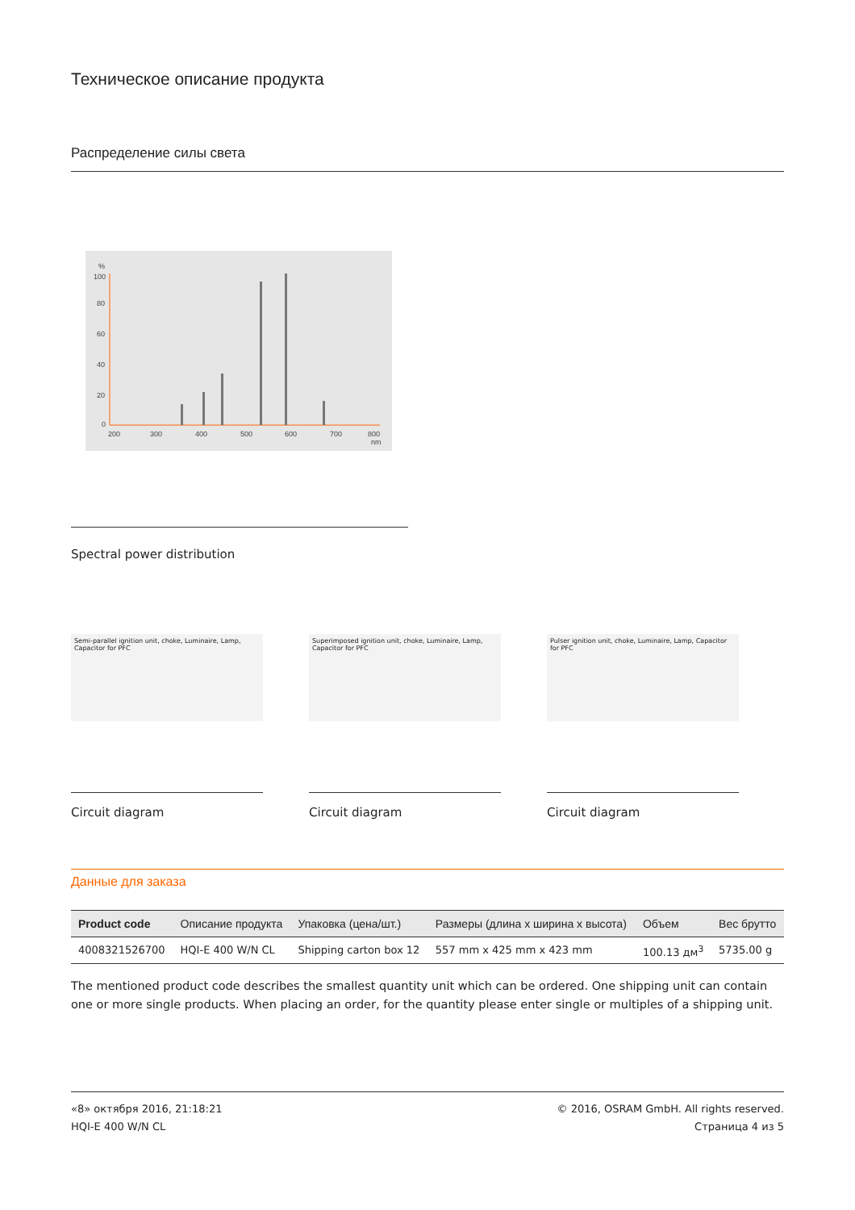Техническое описание продукта
Распределение силы света
%
100
80
60
40
20
0
200
300
400
500
600
700
800
nm
Spectral power distribution
Semi-parallel ignition unit, choke, Luminaire, Lamp, Capacitor for PFC
Circuit diagram
Superimposed ignition unit, choke, Luminaire, Lamp, Capacitor for PFC
Circuit diagram
Pulser ignition unit, choke, Luminaire, Lamp, Capacitor for PFC
Circuit diagram
Данные для заказа
| Product code | Описание продукта | Упаковка (цена/шт.) | Размеры (длина x ширина x высота) | Объем | Вес брутто |
| --- | --- | --- | --- | --- | --- |
| 4008321526700 | HQI-E 400 W/N CL | Shipping carton box 12 | 557 mm x 425 mm x 423 mm | 100.13 дм<sup>3</sup> | 5735.00 g |
The mentioned product code describes the smallest quantity unit which can be ordered. One shipping unit can contain one or more single products. When placing an order, for the quantity please enter single or multiples of a shipping unit.
«8» октября 2016, 21:18:21
HQI-E 400 W/N CL
© 2016, OSRAM GmbH. All rights reserved.
Страница 4 из 5